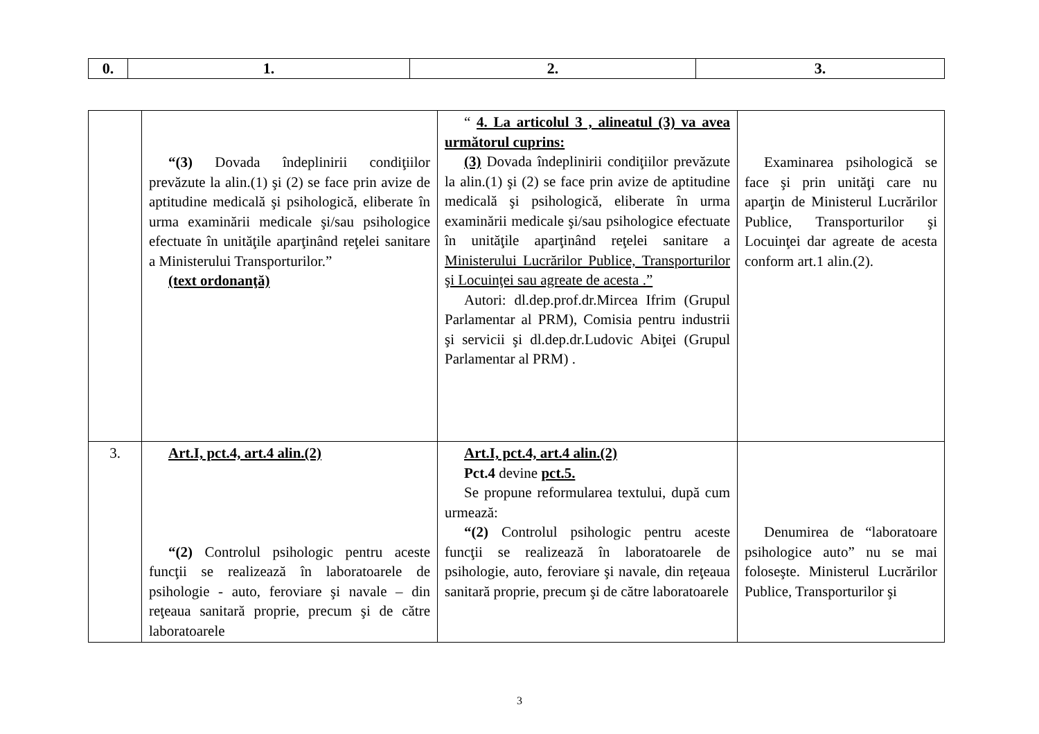| 0. | 1. | 2. | 3. |
| --- | --- | --- | --- |
| | “(3) Dovada îndeplinirii condiţiilor prevăzute la alin.(1) şi (2) se face prin avize de aptitudine medicală şi psihologică, eliberate în urma examinării medicale şi/sau psihologice efectuate în unităţile aparţinând reţelei sanitare a Ministerului Transporturilor.” (text ordonanţă) | “ 4. La articolul 3 , alineatul (3) va avea următorul cuprins: (3) Dovada îndeplinirii condiţiilor prevăzute la alin.(1) şi (2) se face prin avize de aptitudine medicală şi psihologică, eliberate în urma examinării medicale şi/sau psihologice efectuate în unităţile aparţinând reţelei sanitare a Ministerului Lucrărilor Publice, Transporturilor şi Locuinţei sau agreate de acesta .” Autori: dl.dep.prof.dr.Mircea Ifrim (Grupul Parlamentar al PRM), Comisia pentru industrii şi servicii şi dl.dep.dr.Ludovic Abiţei (Grupul Parlamentar al PRM) . | Examinarea psihologică se face şi prin unităţi care nu aparţin de Ministerul Lucrărilor Publice, Transporturilor şi Locuinţei dar agreate de acesta conform art.1 alin.(2). |
| 3. | Art.I, pct.4, art.4 alin.(2) “(2) Controlul psihologic pentru aceste funcţii se realizează în laboratoarele de psihologie - auto, feroviare şi navale – din reţeaua sanitară proprie, precum şi de către laboratoarele | Art.I, pct.4, art.4 alin.(2) Pct.4 devine pct.5. Se propune reformularea textului, după cum urmează: “(2) Controlul psihologic pentru aceste funcţii se realizează în laboratoarele de psihologie, auto, feroviare şi navale, din reţeaua sanitară proprie, precum şi de către laboratoarele | Denumirea de “laboratoare psihologice auto” nu se mai foloseşte. Ministerul Lucrărilor Publice, Transporturilor şi |
3